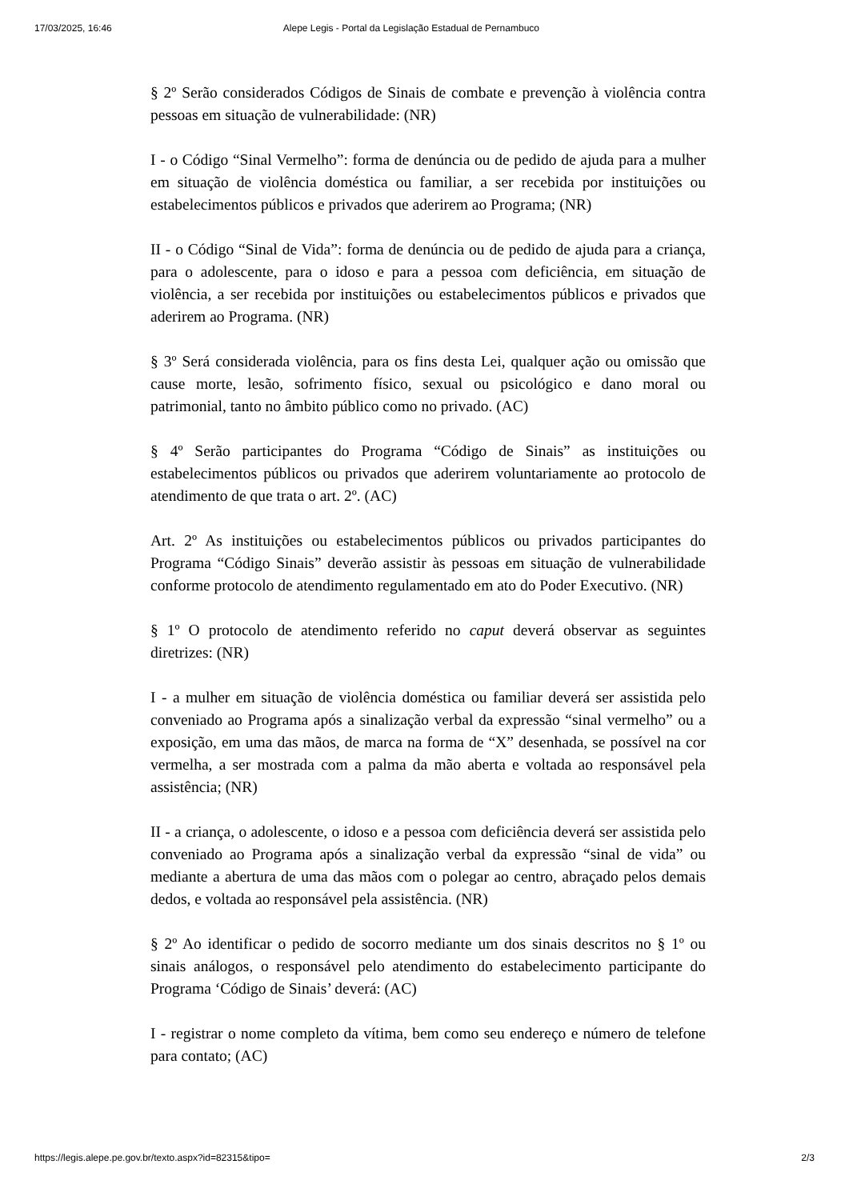17/03/2025, 16:46 Alepe Legis - Portal da Legislação Estadual de Pernambuco
§ 2º Serão considerados Códigos de Sinais de combate e prevenção à violência contra pessoas em situação de vulnerabilidade: (NR)
I - o Código “Sinal Vermelho”: forma de denúncia ou de pedido de ajuda para a mulher em situação de violência doméstica ou familiar, a ser recebida por instituições ou estabelecimentos públicos e privados que aderirem ao Programa; (NR)
II - o Código “Sinal de Vida”: forma de denúncia ou de pedido de ajuda para a criança, para o adolescente, para o idoso e para a pessoa com deficiência, em situação de violência, a ser recebida por instituições ou estabelecimentos públicos e privados que aderirem ao Programa. (NR)
§ 3º Será considerada violência, para os fins desta Lei, qualquer ação ou omissão que cause morte, lesão, sofrimento físico, sexual ou psicológico e dano moral ou patrimonial, tanto no âmbito público como no privado. (AC)
§ 4º Serão participantes do Programa “Código de Sinais” as instituições ou estabelecimentos públicos ou privados que aderirem voluntariamente ao protocolo de atendimento de que trata o art. 2º. (AC)
Art. 2º As instituições ou estabelecimentos públicos ou privados participantes do Programa “Código Sinais” deverão assistir às pessoas em situação de vulnerabilidade conforme protocolo de atendimento regulamentado em ato do Poder Executivo. (NR)
§ 1º O protocolo de atendimento referido no caput deverá observar as seguintes diretrizes: (NR)
I - a mulher em situação de violência doméstica ou familiar deverá ser assistida pelo conveniado ao Programa após a sinalização verbal da expressão “sinal vermelho” ou a exposição, em uma das mãos, de marca na forma de “X” desenhada, se possível na cor vermelha, a ser mostrada com a palma da mão aberta e voltada ao responsável pela assistência; (NR)
II - a criança, o adolescente, o idoso e a pessoa com deficiência deverá ser assistida pelo conveniado ao Programa após a sinalização verbal da expressão “sinal de vida” ou mediante a abertura de uma das mãos com o polegar ao centro, abraçado pelos demais dedos, e voltada ao responsável pela assistência. (NR)
§ 2º Ao identificar o pedido de socorro mediante um dos sinais descritos no § 1º ou sinais análogos, o responsável pelo atendimento do estabelecimento participante do Programa ‘Código de Sinais’ deverá: (AC)
I - registrar o nome completo da vítima, bem como seu endereço e número de telefone para contato; (AC)
https://legis.alepe.pe.gov.br/texto.aspx?id=82315&tipo= 2/3